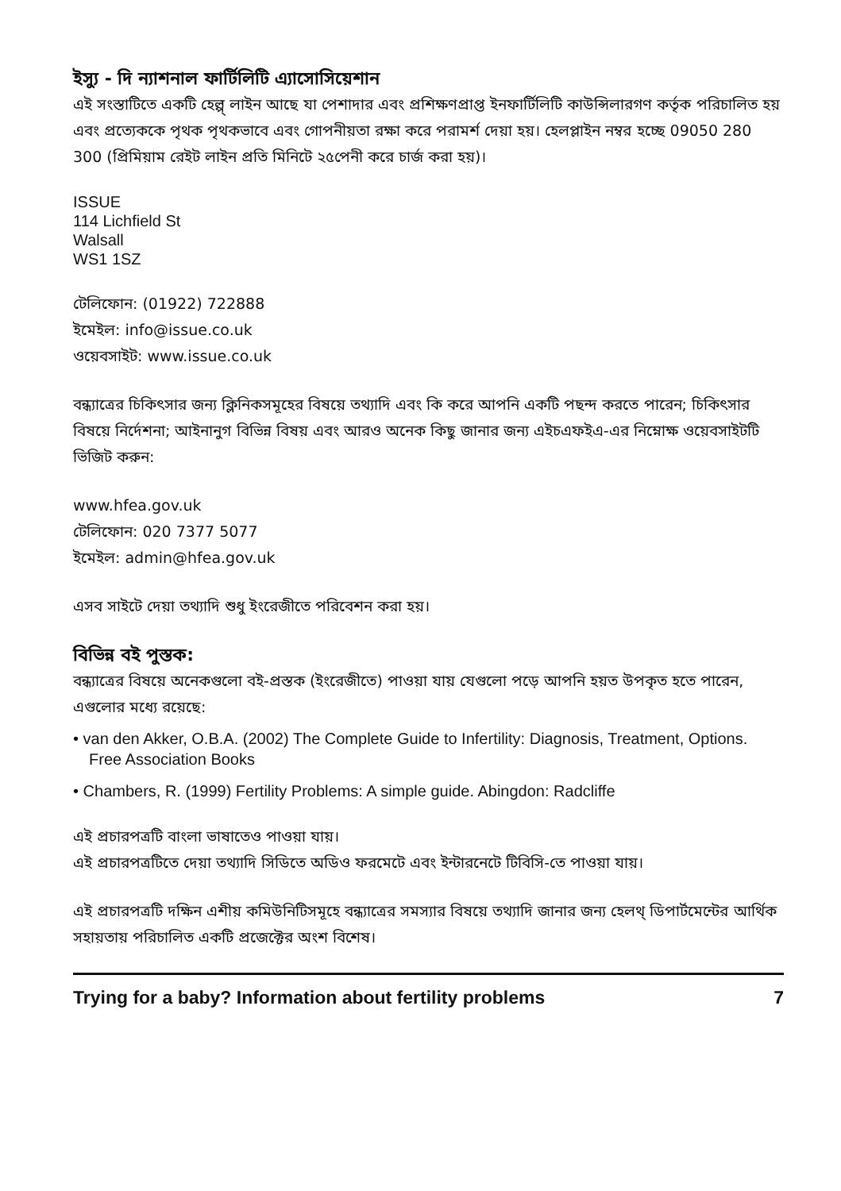ইস্যু - দি ন্যাশনাল ফার্টিলিটি এ্যাসোসিয়েশান
এই সংস্তাটিতে একটি হেল্প্ লাইন আছে যা পেশাদার এবং প্রশিক্ষণপ্রাপ্ত ইনফার্টিলিটি কাউন্সিলারগণ কর্তৃক পরিচালিত হয় এবং প্রত্যেককে পৃথক পৃথকভাবে এবং গোপনীয়তা রক্ষা করে পরামর্শ দেয়া হয়। হেলপ্লাইন নম্বর হচ্ছে 09050 280 300 (প্রিমিয়াম রেইট লাইন প্রতি মিনিটে ২৫পেনী করে চার্জ করা হয়)।
ISSUE
114 Lichfield St
Walsall
WS1 1SZ
টেলিফোন: (01922) 722888
ইমেইল: info@issue.co.uk
ওয়েবসাইট: www.issue.co.uk
বন্ধ্যাত্রের চিকিৎসার জন্য ক্লিনিকসমূহের বিষয়ে তথ্যাদি এবং কি করে আপনি একটি পছন্দ করতে পারেন; চিকিৎসার বিষয়ে নির্দেশনা; আইনানুগ বিভিন্ন বিষয় এবং আরও অনেক কিছু জানার জন্য এইচএফইএ-এর নিম্নোক্ষ ওয়েবসাইটটি ভিজিট করুন:
www.hfea.gov.uk
টেলিফোন: 020 7377 5077
ইমেইল: admin@hfea.gov.uk
এসব সাইটে দেয়া তথ্যাদি শুধু ইংরেজীতে পরিবেশন করা হয়।
বিভিন্ন বই পুস্তক:
বন্ধ্যাত্রের বিষয়ে অনেকগুলো বই-প্রস্তক (ইংরেজীতে) পাওয়া যায় যেগুলো পড়ে আপনি হয়ত উপকৃত হতে পারেন, এগুলোর মধ্যে রয়েছে:
• van den Akker, O.B.A. (2002) The Complete Guide to Infertility: Diagnosis, Treatment, Options. Free Association Books
• Chambers, R. (1999) Fertility Problems: A simple guide. Abingdon: Radcliffe
এই প্রচারপত্রটি বাংলা ভাষাতেও পাওয়া যায়।
এই প্রচারপত্রটিতে দেয়া তথ্যাদি সিডিতে অডিও ফরমেটে এবং ইন্টারনেটে টিবিসি-তে পাওয়া যায়।
এই প্রচারপত্রটি দক্ষিন এশীয় কমিউনিটিসমূহে বন্ধ্যাত্রের সমস্যার বিষয়ে তথ্যাদি জানার জন্য হেলথ্ ডিপার্টমেন্টের আর্থিক সহায়তায় পরিচালিত একটি প্রজেক্টের অংশ বিশেষ।
Trying for a baby? Information about fertility problems 7